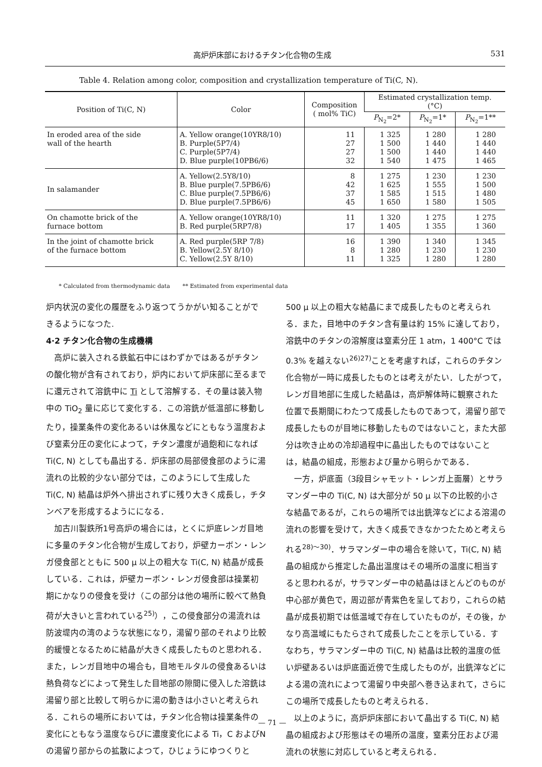高炉炉床部におけるチタン化合物の生成 531
Table 4. Relation among color, composition and crystallization temperature of Ti(C, N).
| Position of Ti(C, N) | Color | Composition ( mol% TiC) | Estimated crystallization temp. (°C) | | |
| --- | --- | --- | --- | --- | --- |
| | | | P<sub>N<sub>2</sub></sub>=2* | P<sub>N<sub>2</sub></sub>=1* | P<sub>N<sub>2</sub></sub>=1** |
| In eroded area of the side wall of the hearth | A. Yellow orange(10YR8/10) B. Purple(5P7/4) C. Purple(5P7/4) D. Blue purple(10PB6/6) | 11 27 27 32 | 1 325 1 500 1 500 1 540 | 1 280 1 440 1 440 1 475 | 1 280 1 440 1 440 1 465 |
| In salamander | A. Yellow(2.5Y8/10) B. Blue purple(7.5PB6/6) C. Blue purple(7.5PB6/6) D. Blue purple(7.5PB6/6) | 8 42 37 45 | 1 275 1 625 1 585 1 650 | 1 230 1 555 1 515 1 580 | 1 230 1 500 1 480 1 505 |
| On chamotte brick of the furnace bottom | A. Yellow orange(10YR8/10) B. Red purple(5RP7/8) | 11 17 | 1 320 1 405 | 1 275 1 355 | 1 275 1 360 |
| In the joint of chamotte brick of the furnace bottom | A. Red purple(5RP 7/8) B. Yellow(2.5Y 8/10) C. Yellow(2.5Y 8/10) | 16 8 11 | 1 390 1 280 1 325 | 1 340 1 230 1 280 | 1 345 1 230 1 280 |
* Calculated from thermodynamic data ** Estimated from experimental data
炉内状況の変化の履歴をふり返つてうかがい知ることができるようになつた.
4·2 チタン化合物の生成機構
高炉に装入される鉄鉱石中にはわずかではあるがチタンの酸化物が含有されており，炉内において炉床部に至るまでに還元されて溶銑中に Ti として溶解する．その量は装入物中の TiO<sub>2</sub> 量に応じて変化する．この溶銑が低温部に移動したり，操業条件の変化あるいは休風などにともなう温度および窒素分圧の変化によつて，チタン濃度が過飽和になれば Ti(C, N) としても晶出する．炉床部の局部侵食部のように湯流れの比較的少ない部分では，このようにして生成した Ti(C, N) 結晶は炉外へ排出されずに残り大きく成長し，チタンベアを形成するようにになる．
加古川製鉄所1号高炉の場合には，とくに炉底レンガ目地に多量のチタン化合物が生成しており，炉壁カーボン・レンガ侵食部とともに 500 μ 以上の粗大な Ti(C, N) 結晶が成長している．これは，炉壁カーボン・レンガ侵食部は操業初期にかなりの侵食を受け（この部分は他の場所に較べて熱負荷が大きいと言われている<sup>25)</sup>），この侵食部分の湯流れは防波堤内の湾のような状態になり，湯留り部のそれより比較的緩慢となるために結晶が大きく成長したものと思われる．また，レンガ目地中の場合も，目地モルタルの侵食あるいは熱負荷などによって発生した目地部の隙間に侵入した溶銑は湯留り部と比較して明らかに湯の動きは小さいと考えられる．これらの場所においては，チタン化合物は操業条件の変化にともなう温度ならびに濃度変化による Ti，C およびNの湯留り部からの拡散によつて，ひじょうにゆつくりと
500 μ 以上の粗大な結晶にまで成長したものと考えられる．また，目地中のチタン含有量は約 15% に達しており，溶銑中のチタンの溶解度は窒素分圧 1 atm，1 400°C では 0.3% を越えない<sup>26)27)</sup>ことを考慮すれば，これらのチタン化合物が一時に成長したものとは考えがたい．したがつて，レンガ目地部に生成した結晶は，高炉解体時に観察された位置で長期間にわたつて成長したものであつて，湯留り部で成長したものが目地に移動したものではないこと，また大部分は吹き止めの冷却過程中に晶出したものではないことは，結晶の組成，形態および量から明らかである．
一方，炉底面（3段目シャモット・レンガ上面層）とサラマンダー中の Ti(C, N) は大部分が 50 μ 以下の比較的小さな結晶であるが，これらの場所では出銑滓などによる溶湯の流れの影響を受けて，大きく成長できなかつたためと考えられる<sup>28)～30)</sup>．サラマンダー中の場合を除いて，Ti(C, N) 結晶の組成から推定した晶出温度はその場所の温度に相当すると思われるが，サラマンダー中の結晶はほとんどのものが中心部が黄色で，周辺部が青紫色を呈しており，これらの結晶が成長初期では低温域で存在していたものが，その後，かなり高温域にもたらされて成長したことを示している．すなわち，サラマンダー中の Ti(C, N) 結晶は比較的温度の低い炉壁あるいは炉底面近傍で生成したものが，出銑滓などによる湯の流れによつて湯留り中央部へ巻き込まれて，さらにこの場所で成長したものと考えられる．
以上のように，高炉炉床部において晶出する Ti(C, N) 結晶の組成および形態はその場所の温度，窒素分圧および湯流れの状態に対応していると考えられる．
— 71 —